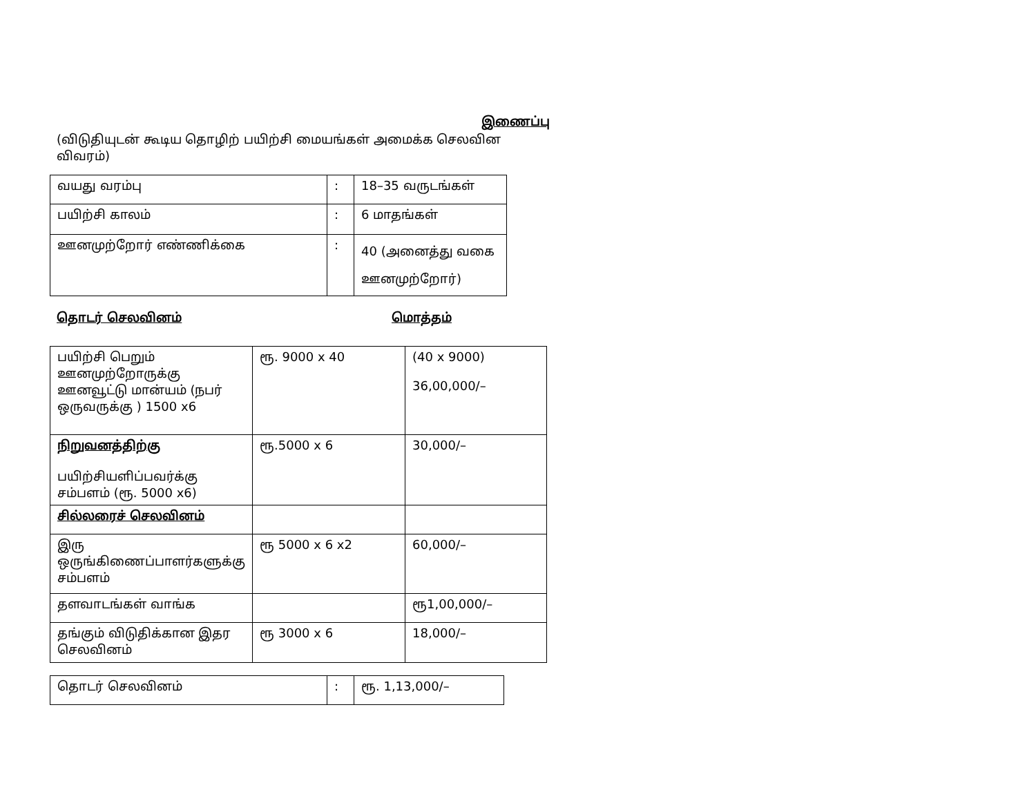இணைப்பு
(விடுதியுடன் கூடிய தொழிற் பயிற்சி மையங்கள் அமைக்க செலவின விவரம்)
| வயது வரம்பு | : | 18–35 வருடங்கள் |
| பயிற்சி காலம் | : | 6 மாதங்கள் |
| ஊனமுற்றோர் எண்ணிக்கை | : | 40 (அனைத்து வகை ஊனமுற்றோர்) |
தொடர் செலவினம் மொத்தம்
| பயிற்சி பெறும் ஊனமுற்றோருக்கு ஊனவூட்டு மான்யம் (நபர் ஒருவருக்கு ) 1500 x6 | ரூ. 9000 x 40 | (40 x 9000) 36,00,000/– |
| நிறுவனத்திற்கு பயிற்சியளிப்பவர்க்கு சம்பளம் (ரூ. 5000 x6) | ரூ.5000 x 6 | 30,000/– |
| சில்லரைச் செலவினம் | | |
| இரு ஒருங்கிணைப்பாளர்களுக்கு சம்பளம் | ரூ 5000 x 6 x2 | 60,000/– |
| தளவாடங்கள் வாங்க | | ரூ1,00,000/– |
| தங்கும் விடுதிக்கான இதர செலவினம் | ரூ 3000 x 6 | 18,000/– |
| தொடர் செலவினம் | : | ரூ. 1,13,000/– |